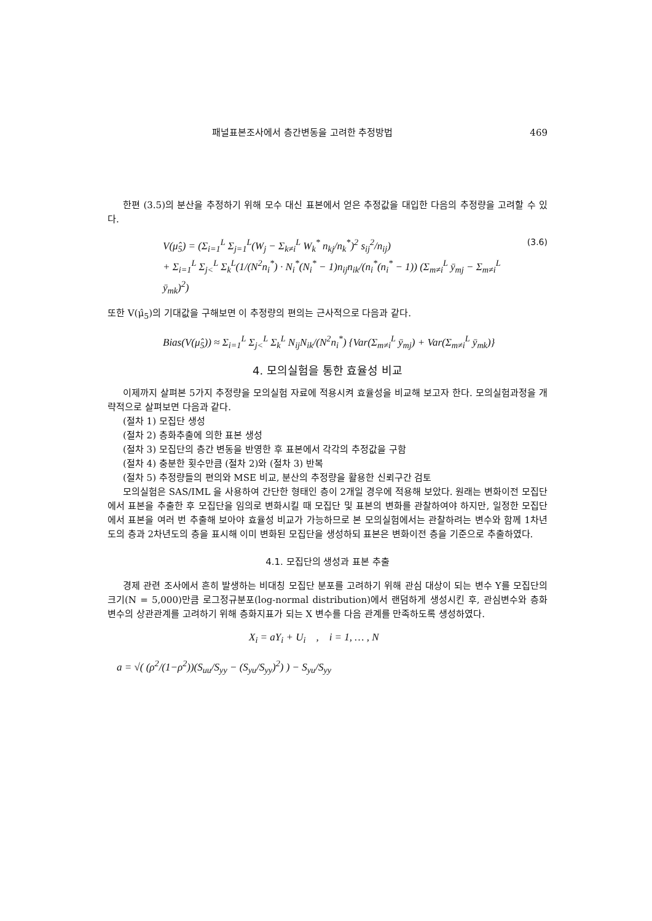패널표본조사에서 층간변동을 고려한 추정방법 469
한편 (3.5)의 분산을 추정하기 위해 모수 대신 표본에서 얻은 추정값을 대입한 다음의 추정량을 고려할 수 있다.
V(μ̂<sub>5</sub>) = (Σ<sub>i=1</sub><sup>L</sup> Σ<sub>j=1</sub><sup>L</sup>(W<sub>j</sub> − Σ<sub>k≠i</sub><sup>L</sup> W<sub>k</sub><sup>*</sup> n<sub>kj</sub>/n<sub>k</sub><sup>*</sup>)<sup>2</sup> s<sub>ij</sub><sup>2</sup>/n<sub>ij</sub>)
+ Σ<sub>i=1</sub><sup>L</sup> Σ<sub>j<</sub><sup>L</sup> Σ<sub>k</sub><sup>L</sup>(1/(N<sup>2</sup>n<sub>i</sub><sup>*</sup>) · N<sub>i</sub><sup>*</sup>(N<sub>i</sub><sup>*</sup> − 1)n<sub>ij</sub>n<sub>ik</sub>/(n<sub>i</sub><sup>*</sup>(n<sub>i</sub><sup>*</sup> − 1)) (Σ<sub>m≠i</sub><sup>L</sup> ȳ<sub>mj</sub> − Σ<sub>m≠i</sub><sup>L</sup> ȳ<sub>mk</sub>)<sup>2</sup>) (3.6)
또한 V(μ̂<sub>5</sub>)의 기대값을 구해보면 이 추정량의 편의는 근사적으로 다음과 같다.
Bias(V(μ̂<sub>5</sub>)) ≈ Σ<sub>i=1</sub><sup>L</sup> Σ<sub>j<</sub><sup>L</sup> Σ<sub>k</sub><sup>L</sup> N<sub>ij</sub>N<sub>ik</sub>/(N<sup>2</sup>n<sub>i</sub><sup>*</sup>) {Var(Σ<sub>m≠i</sub><sup>L</sup> ȳ<sub>mj</sub>) + Var(Σ<sub>m≠i</sub><sup>L</sup> ȳ<sub>mk</sub>)}
4. 모의실험을 통한 효율성 비교
이제까지 살펴본 5가지 추정량을 모의실험 자료에 적용시켜 효율성을 비교해 보고자 한다. 모의실험과정을 개략적으로 살펴보면 다음과 같다.
(절차 1) 모집단 생성
(절차 2) 층화추출에 의한 표본 생성
(절차 3) 모집단의 층간 변동을 반영한 후 표본에서 각각의 추정값을 구함
(절차 4) 충분한 횟수만큼 (절차 2)와 (절차 3) 반복
(절차 5) 추정량들의 편의와 MSE 비교, 분산의 추정량을 활용한 신뢰구간 검토
모의실험은 SAS/IML 을 사용하여 간단한 형태인 층이 2개일 경우에 적용해 보았다. 원래는 변화이전 모집단에서 표본을 추출한 후 모집단을 임의로 변화시킬 때 모집단 및 표본의 변화를 관찰하여야 하지만, 일정한 모집단에서 표본을 여러 번 추출해 보아야 효율성 비교가 가능하므로 본 모의실험에서는 관찰하려는 변수와 함께 1차년도의 층과 2차년도의 층을 표시해 이미 변화된 모집단을 생성하되 표본은 변화이전 층을 기준으로 추출하였다.
4.1. 모집단의 생성과 표본 추출
경제 관련 조사에서 흔히 발생하는 비대칭 모집단 분포를 고려하기 위해 관심 대상이 되는 변수 Y를 모집단의 크기(N = 5,000)만큼 로그정규분포(log-normal distribution)에서 랜덤하게 생성시킨 후, 관심변수와 층화변수의 상관관계를 고려하기 위해 층화지표가 되는 X 변수를 다음 관계를 만족하도록 생성하였다.
X<sub>i</sub> = aY<sub>i</sub> + U<sub>i</sub> , i = 1, … , N
a = √( (ρ<sup>2</sup>/(1−ρ<sup>2</sup>))(S<sub>uu</sub>/S<sub>yy</sub> − (S<sub>yu</sub>/S<sub>yy</sub>)<sup>2</sup>) ) − S<sub>yu</sub>/S<sub>yy</sub>